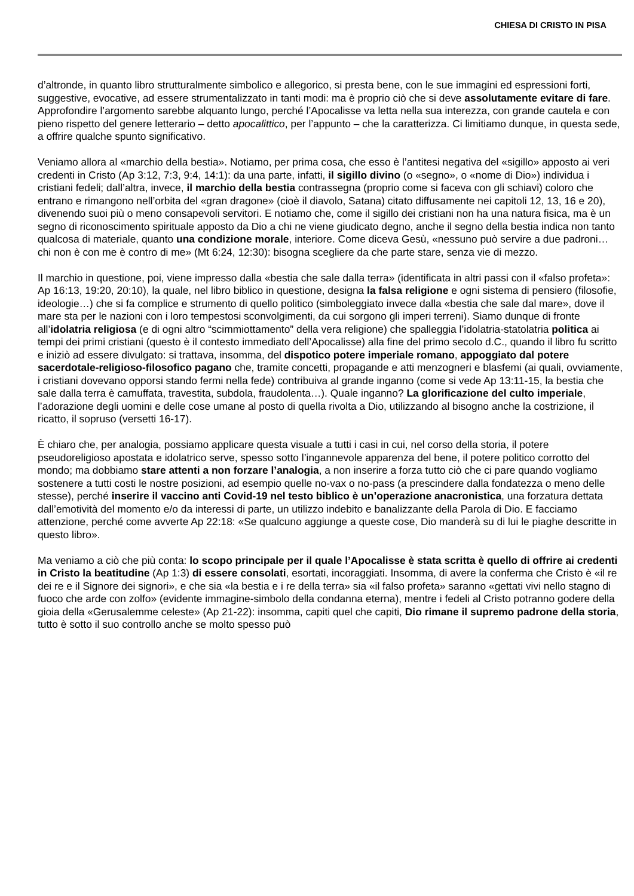CHIESA DI CRISTO IN PISA
d’altronde, in quanto libro strutturalmente simbolico e allegorico, si presta bene, con le sue immagini ed espressioni forti, suggestive, evocative, ad essere strumentalizzato in tanti modi: ma è proprio ciò che si deve assolutamente evitare di fare. Approfondire l’argomento sarebbe alquanto lungo, perché l’Apocalisse va letta nella sua interezza, con grande cautela e con pieno rispetto del genere letterario – detto apocalittico, per l’appunto – che la caratterizza. Ci limitiamo dunque, in questa sede, a offrire qualche spunto significativo.
Veniamo allora al «marchio della bestia». Notiamo, per prima cosa, che esso è l’antitesi negativa del «sigillo» apposto ai veri credenti in Cristo (Ap 3:12, 7:3, 9:4, 14:1): da una parte, infatti, il sigillo divino (o «segno», o «nome di Dio») individua i cristiani fedeli; dall’altra, invece, il marchio della bestia contrassegna (proprio come si faceva con gli schiavi) coloro che entrano e rimangono nell’orbita del «gran dragone» (cioè il diavolo, Satana) citato diffusamente nei capitoli 12, 13, 16 e 20), divenendo suoi più o meno consapevoli servitori. E notiamo che, come il sigillo dei cristiani non ha una natura fisica, ma è un segno di riconoscimento spirituale apposto da Dio a chi ne viene giudicato degno, anche il segno della bestia indica non tanto qualcosa di materiale, quanto una condizione morale, interiore. Come diceva Gesù, «nessuno può servire a due padroni… chi non è con me è contro di me» (Mt 6:24, 12:30): bisogna scegliere da che parte stare, senza vie di mezzo.
Il marchio in questione, poi, viene impresso dalla «bestia che sale dalla terra» (identificata in altri passi con il «falso profeta»: Ap 16:13, 19:20, 20:10), la quale, nel libro biblico in questione, designa la falsa religione e ogni sistema di pensiero (filosofie, ideologie…) che si fa complice e strumento di quello politico (simboleggiato invece dalla «bestia che sale dal mare», dove il mare sta per le nazioni con i loro tempestosi sconvolgimenti, da cui sorgono gli imperi terreni). Siamo dunque di fronte all’idolatria religiosa (e di ogni altro “scimmiottamento” della vera religione) che spalleggia l’idolatria-statolatria politica ai tempi dei primi cristiani (questo è il contesto immediato dell’Apocalisse) alla fine del primo secolo d.C., quando il libro fu scritto e iniziò ad essere divulgato: si trattava, insomma, del dispotico potere imperiale romano, appoggiato dal potere sacerdotale-religioso-filosofico pagano che, tramite concetti, propagande e atti menzogneri e blasfemi (ai quali, ovviamente, i cristiani dovevano opporsi stando fermi nella fede) contribuiva al grande inganno (come si vede Ap 13:11-15, la bestia che sale dalla terra è camuffata, travestita, subdola, fraudolenta…). Quale inganno? La glorificazione del culto imperiale, l’adorazione degli uomini e delle cose umane al posto di quella rivolta a Dio, utilizzando al bisogno anche la costrizione, il ricatto, il sopruso (versetti 16-17).
È chiaro che, per analogia, possiamo applicare questa visuale a tutti i casi in cui, nel corso della storia, il potere pseudoreligioso apostata e idolatrico serve, spesso sotto l’ingannevole apparenza del bene, il potere politico corrotto del mondo; ma dobbiamo stare attenti a non forzare l’analogia, a non inserire a forza tutto ciò che ci pare quando vogliamo sostenere a tutti costi le nostre posizioni, ad esempio quelle no-vax o no-pass (a prescindere dalla fondatezza o meno delle stesse), perché inserire il vaccino anti Covid-19 nel testo biblico è un’operazione anacronistica, una forzatura dettata dall’emotività del momento e/o da interessi di parte, un utilizzo indebito e banalizzante della Parola di Dio. E facciamo attenzione, perché come avverte Ap 22:18: «Se qualcuno aggiunge a queste cose, Dio manderà su di lui le piaghe descritte in questo libro».
Ma veniamo a ciò che più conta: lo scopo principale per il quale l’Apocalisse è stata scritta è quello di offrire ai credenti in Cristo la beatitudine (Ap 1:3) di essere consolati, esortati, incoraggiati. Insomma, di avere la conferma che Cristo è «il re dei re e il Signore dei signori», e che sia «la bestia e i re della terra» sia «il falso profeta» saranno «gettati vivi nello stagno di fuoco che arde con zolfo» (evidente immagine-simbolo della condanna eterna), mentre i fedeli al Cristo potranno godere della gioia della «Gerusalemme celeste» (Ap 21-22): insomma, capiti quel che capiti, Dio rimane il supremo padrone della storia, tutto è sotto il suo controllo anche se molto spesso può